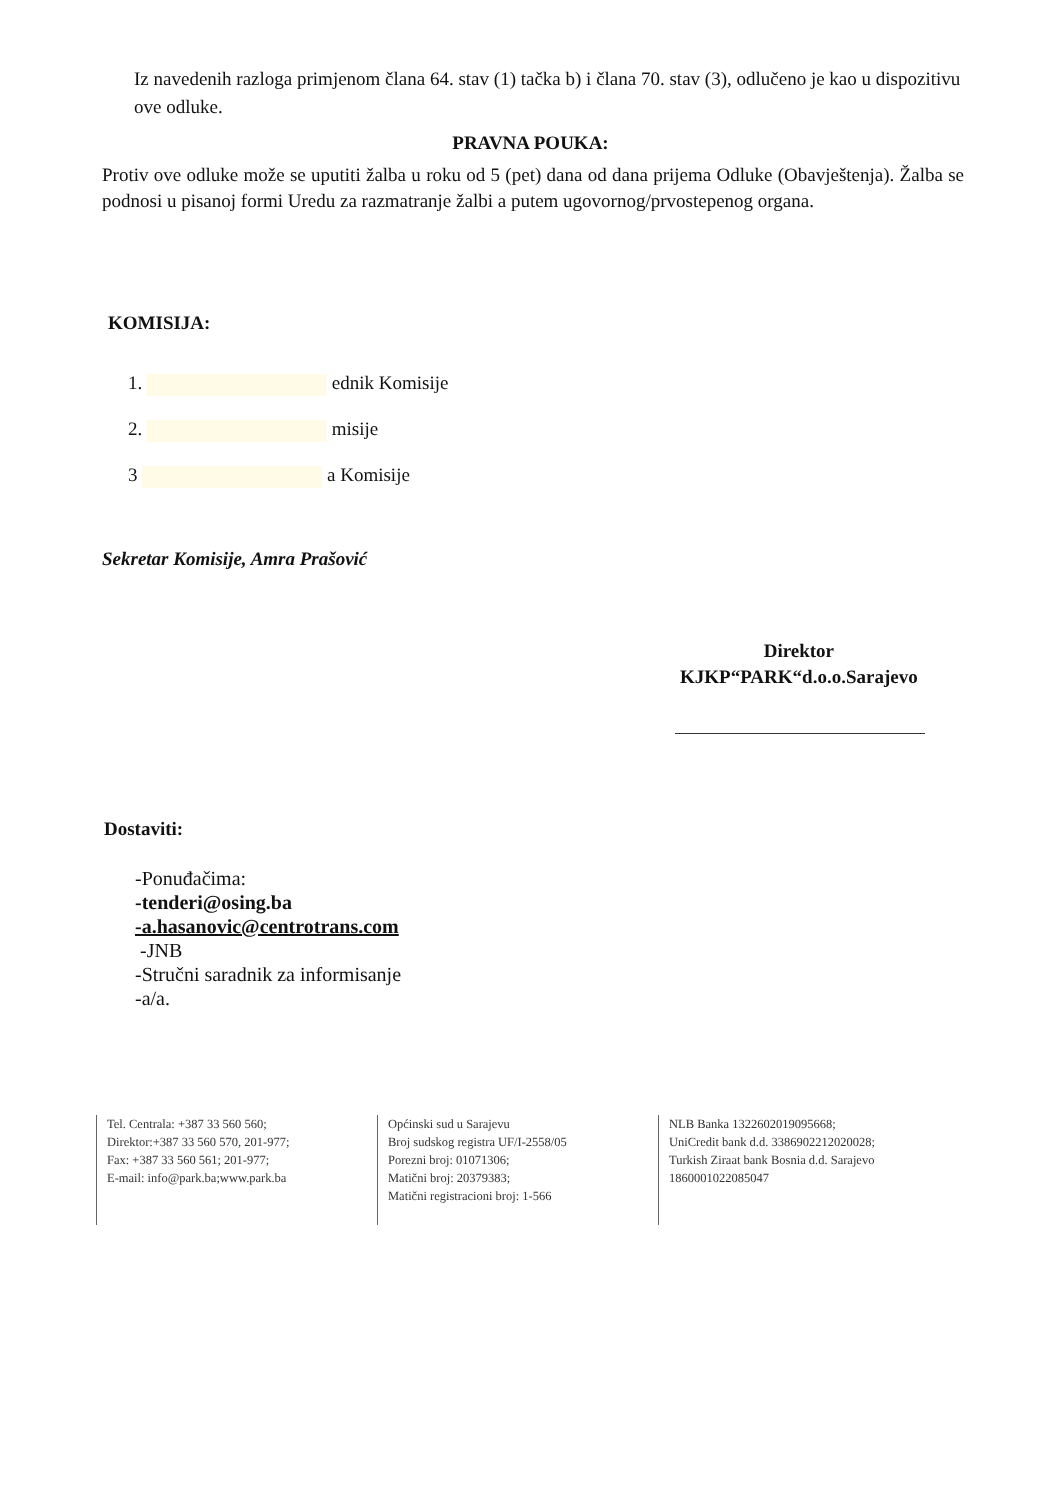Iz navedenih razloga primjenom člana 64. stav (1) tačka b) i člana 70. stav (3), odlučeno je kao u dispozitivu ove odluke.
PRAVNA POUKA:
Protiv ove odluke može se uputiti žalba u roku od 5 (pet) dana od dana prijema Odluke (Obavještenja). Žalba se podnosi u pisanoj formi Uredu za razmatranje žalbi a putem ugovornog/prvostepenog organa.
KOMISIJA:
1. ednik Komisije
2. misije
3 a Komisije
Sekretar Komisije, Amra Prašović
Direktor
KJKP“PARK“d.o.o.Sarajevo
Dostaviti:
-Ponuđačima:
-tenderi@osing.ba
-a.hasanovic@centrotrans.com
-JNB
-Stručni saradnik za informisanje
-a/a.
Tel. Centrala: +387 33 560 560;
Direktor:+387 33 560 570, 201-977;
Fax: +387 33 560 561; 201-977;
E-mail: info@park.ba;www.park.ba
Općinski sud u Sarajevu
Broj sudskog registra UF/I-2558/05
Porezni broj: 01071306;
Matični broj: 20379383;
Matični registracioni broj: 1-566
NLB Banka 1322602019095668;
UniCredit bank d.d. 3386902212020028;
Turkish Ziraat bank Bosnia d.d. Sarajevo
1860001022085047